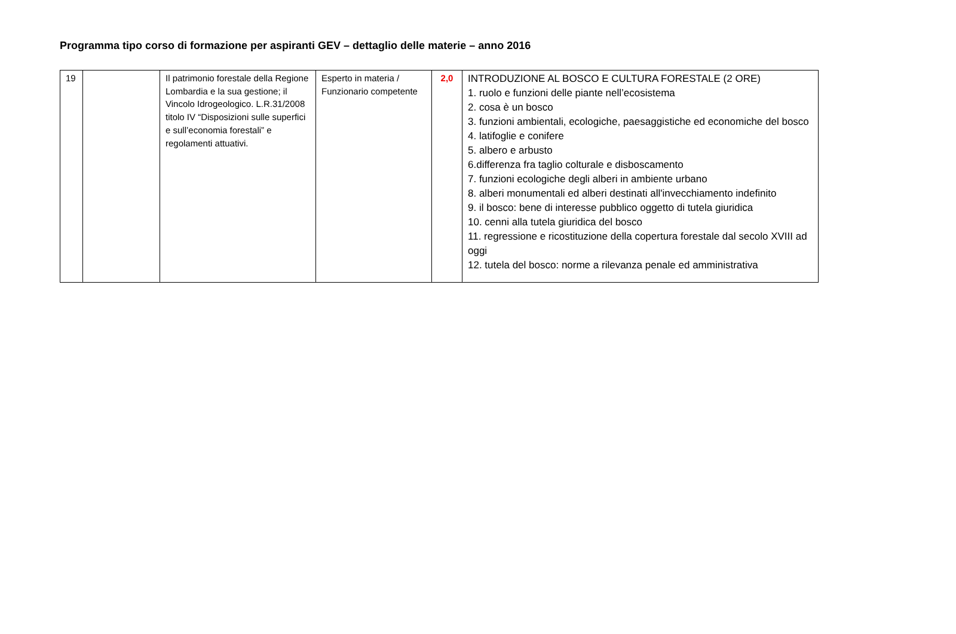Programma tipo corso di formazione per aspiranti GEV – dettaglio delle materie – anno 2016
| 19 | | Il patrimonio forestale della Regione Lombardia e la sua gestione; il Vincolo Idrogeologico. L.R.31/2008 titolo IV “Disposizioni sulle superfici e sull’economia forestali” e regolamenti attuativi. | Esperto in materia / Funzionario competente | 2,0 | INTRODUZIONE AL BOSCO E CULTURA FORESTALE (2 ORE) 1. ruolo e funzioni delle piante nell’ecosistema 2. cosa è un bosco 3. funzioni ambientali, ecologiche, paesaggistiche ed economiche del bosco 4. latifoglie e conifere 5. albero e arbusto 6.differenza fra taglio colturale e disboscamento 7. funzioni ecologiche degli alberi in ambiente urbano 8. alberi monumentali ed alberi destinati all'invecchiamento indefinito 9. il bosco: bene di interesse pubblico oggetto di tutela giuridica 10. cenni alla tutela giuridica del bosco 11. regressione e ricostituzione della copertura forestale dal secolo XVIII ad oggi 12. tutela del bosco: norme a rilevanza penale ed amministrativa |